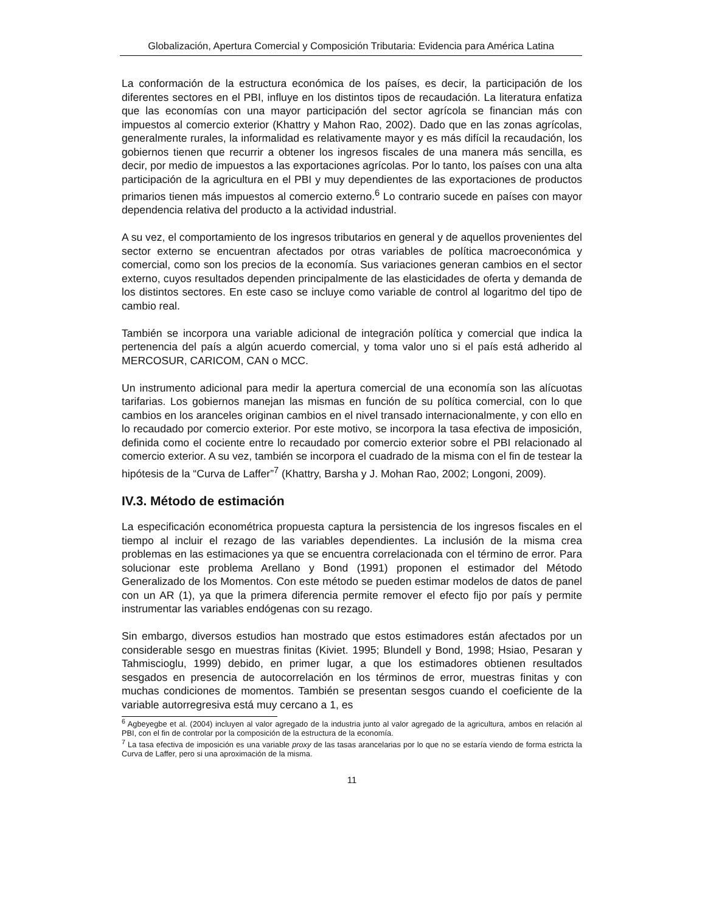Globalización, Apertura Comercial y Composición Tributaria: Evidencia para América Latina
La conformación de la estructura económica de los países, es decir, la participación de los diferentes sectores en el PBI, influye en los distintos tipos de recaudación. La literatura enfatiza que las economías con una mayor participación del sector agrícola se financian más con impuestos al comercio exterior (Khattry y Mahon Rao, 2002). Dado que en las zonas agrícolas, generalmente rurales, la informalidad es relativamente mayor y es más difícil la recaudación, los gobiernos tienen que recurrir a obtener los ingresos fiscales de una manera más sencilla, es decir, por medio de impuestos a las exportaciones agrícolas. Por lo tanto, los países con una alta participación de la agricultura en el PBI y muy dependientes de las exportaciones de productos primarios tienen más impuestos al comercio externo.<sup>6</sup> Lo contrario sucede en países con mayor dependencia relativa del producto a la actividad industrial.
A su vez, el comportamiento de los ingresos tributarios en general y de aquellos provenientes del sector externo se encuentran afectados por otras variables de política macroeconómica y comercial, como son los precios de la economía. Sus variaciones generan cambios en el sector externo, cuyos resultados dependen principalmente de las elasticidades de oferta y demanda de los distintos sectores. En este caso se incluye como variable de control al logaritmo del tipo de cambio real.
También se incorpora una variable adicional de integración política y comercial que indica la pertenencia del país a algún acuerdo comercial, y toma valor uno si el país está adherido al MERCOSUR, CARICOM, CAN o MCC.
Un instrumento adicional para medir la apertura comercial de una economía son las alícuotas tarifarias. Los gobiernos manejan las mismas en función de su política comercial, con lo que cambios en los aranceles originan cambios en el nivel transado internacionalmente, y con ello en lo recaudado por comercio exterior. Por este motivo, se incorpora la tasa efectiva de imposición, definida como el cociente entre lo recaudado por comercio exterior sobre el PBI relacionado al comercio exterior. A su vez, también se incorpora el cuadrado de la misma con el fin de testear la hipótesis de la “Curva de Laffer”<sup>7</sup> (Khattry, Barsha y J. Mohan Rao, 2002; Longoni, 2009).
IV.3. Método de estimación
La especificación econométrica propuesta captura la persistencia de los ingresos fiscales en el tiempo al incluir el rezago de las variables dependientes. La inclusión de la misma crea problemas en las estimaciones ya que se encuentra correlacionada con el término de error. Para solucionar este problema Arellano y Bond (1991) proponen el estimador del Método Generalizado de los Momentos. Con este método se pueden estimar modelos de datos de panel con un AR (1), ya que la primera diferencia permite remover el efecto fijo por país y permite instrumentar las variables endógenas con su rezago.
Sin embargo, diversos estudios han mostrado que estos estimadores están afectados por un considerable sesgo en muestras finitas (Kiviet. 1995; Blundell y Bond, 1998; Hsiao, Pesaran y Tahmiscioglu, 1999) debido, en primer lugar, a que los estimadores obtienen resultados sesgados en presencia de autocorrelación en los términos de error, muestras finitas y con muchas condiciones de momentos. También se presentan sesgos cuando el coeficiente de la variable autorregresiva está muy cercano a 1, es
<sup>6</sup> Agbeyegbe et al. (2004) incluyen al valor agregado de la industria junto al valor agregado de la agricultura, ambos en relación al PBI, con el fin de controlar por la composición de la estructura de la economía.
<sup>7</sup> La tasa efectiva de imposición es una variable proxy de las tasas arancelarias por lo que no se estaría viendo de forma estricta la Curva de Laffer, pero si una aproximación de la misma.
11